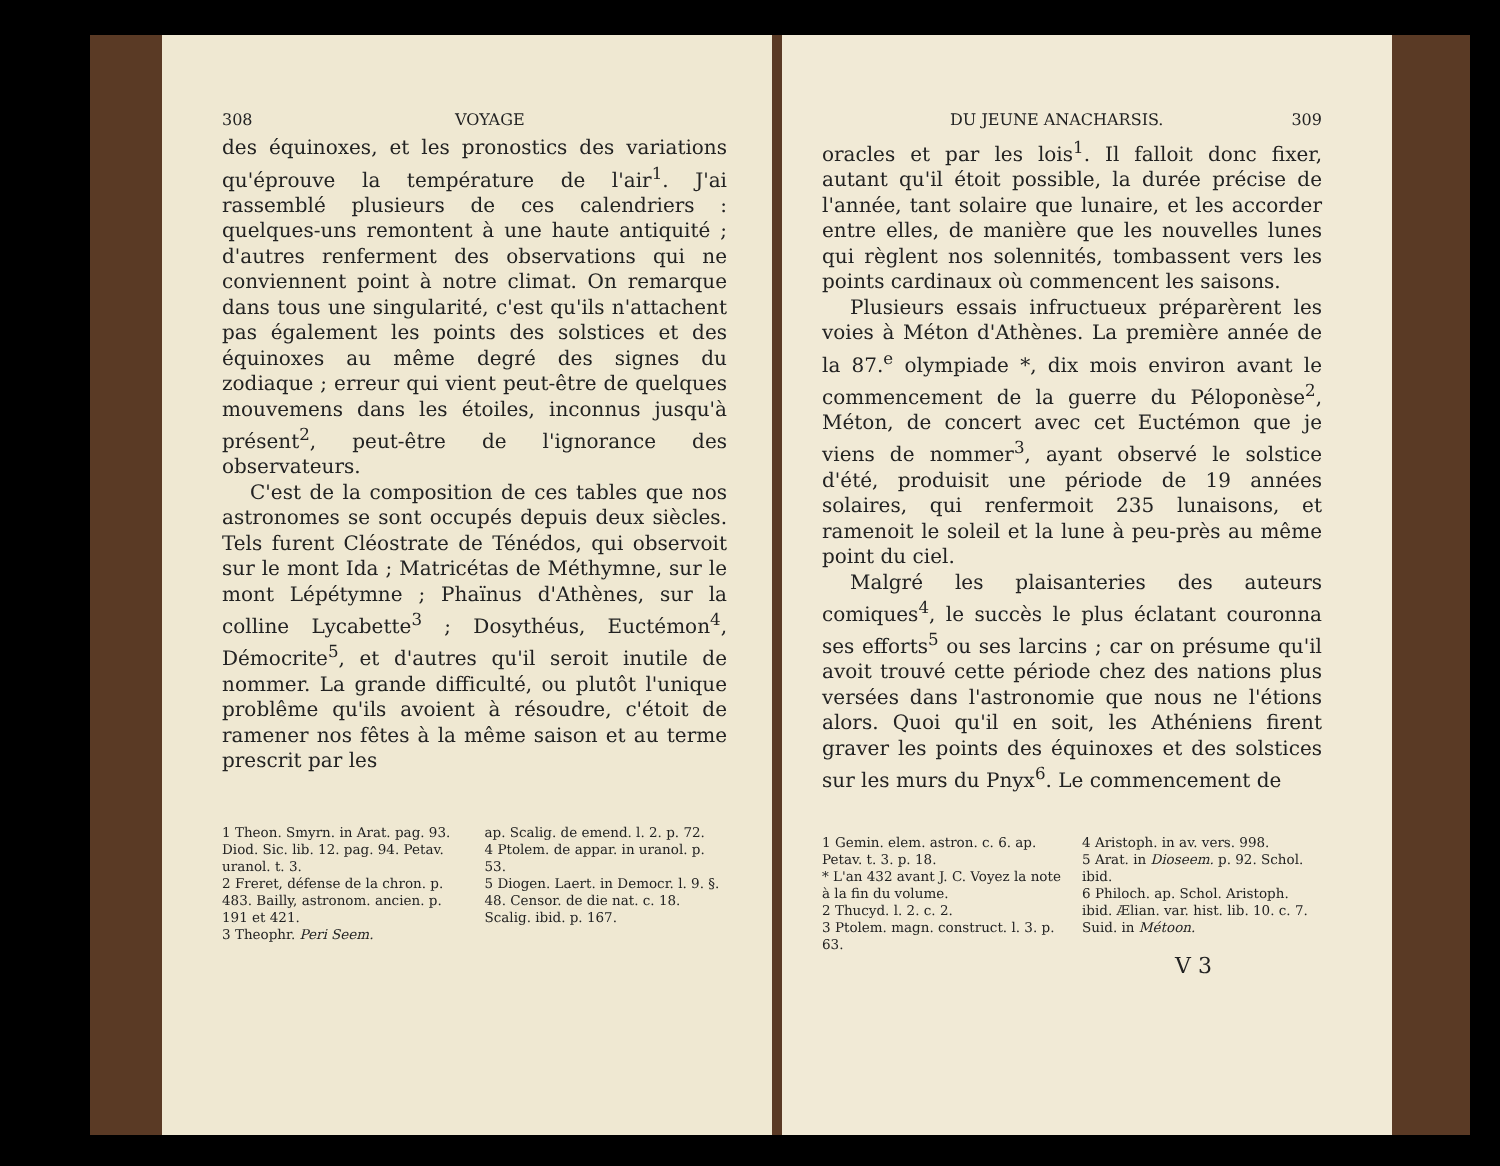308 VOYAGE
des équinoxes, et les pronostics des variations qu'éprouve la température de l'air<sup>1</sup>. J'ai rassemblé plusieurs de ces calendriers : quelques-uns remontent à une haute antiquité ; d'autres renferment des observations qui ne conviennent point à notre climat. On remarque dans tous une singularité, c'est qu'ils n'attachent pas également les points des solstices et des équinoxes au même degré des signes du zodiaque ; erreur qui vient peut-être de quelques mouvemens dans les étoiles, inconnus jusqu'à présent<sup>2</sup>, peut-être de l'ignorance des observateurs.
C'est de la composition de ces tables que nos astronomes se sont occupés depuis deux siècles. Tels furent Cléostrate de Ténédos, qui observoit sur le mont Ida ; Matricétas de Méthymne, sur le mont Lépétymne ; Phaïnus d'Athènes, sur la colline Lycabette<sup>3</sup> ; Dosythéus, Euctémon<sup>4</sup>, Démocrite<sup>5</sup>, et d'autres qu'il seroit inutile de nommer. La grande difficulté, ou plutôt l'unique problême qu'ils avoient à résoudre, c'étoit de ramener nos fêtes à la même saison et au terme prescrit par les
1 Theon. Smyrn. in Arat. pag. 93. Diod. Sic. lib. 12. pag. 94. Petav. uranol. t. 3.
2 Freret, défense de la chron. p. 483. Bailly, astronom. ancien. p. 191 et 421.
3 Theophr. Peri Seem.
ap. Scalig. de emend. l. 2. p. 72.
4 Ptolem. de appar. in uranol. p. 53.
5 Diogen. Laert. in Democr. l. 9. §. 48. Censor. de die nat. c. 18. Scalig. ibid. p. 167.
DU JEUNE ANACHARSIS. 309
oracles et par les lois<sup>1</sup>. Il falloit donc fixer, autant qu'il étoit possible, la durée précise de l'année, tant solaire que lunaire, et les accorder entre elles, de manière que les nouvelles lunes qui règlent nos solennités, tombassent vers les points cardinaux où commencent les saisons.
Plusieurs essais infructueux préparèrent les voies à Méton d'Athènes. La première année de la 87.<sup>e</sup> olympiade *, dix mois environ avant le commencement de la guerre du Péloponèse<sup>2</sup>, Méton, de concert avec cet Euctémon que je viens de nommer<sup>3</sup>, ayant observé le solstice d'été, produisit une période de 19 années solaires, qui renfermoit 235 lunaisons, et ramenoit le soleil et la lune à peu-près au même point du ciel.
Malgré les plaisanteries des auteurs comiques<sup>4</sup>, le succès le plus éclatant couronna ses efforts<sup>5</sup> ou ses larcins ; car on présume qu'il avoit trouvé cette période chez des nations plus versées dans l'astronomie que nous ne l'étions alors. Quoi qu'il en soit, les Athéniens firent graver les points des équinoxes et des solstices sur les murs du Pnyx<sup>6</sup>. Le commencement de
1 Gemin. elem. astron. c. 6. ap. Petav. t. 3. p. 18.
* L'an 432 avant J. C. Voyez la note à la fin du volume.
2 Thucyd. l. 2. c. 2.
3 Ptolem. magn. construct. l. 3. p. 63.
4 Aristoph. in av. vers. 998.
5 Arat. in Dioseem. p. 92. Schol. ibid.
6 Philoch. ap. Schol. Aristoph. ibid. Ælian. var. hist. lib. 10. c. 7. Suid. in Métoon.
V 3